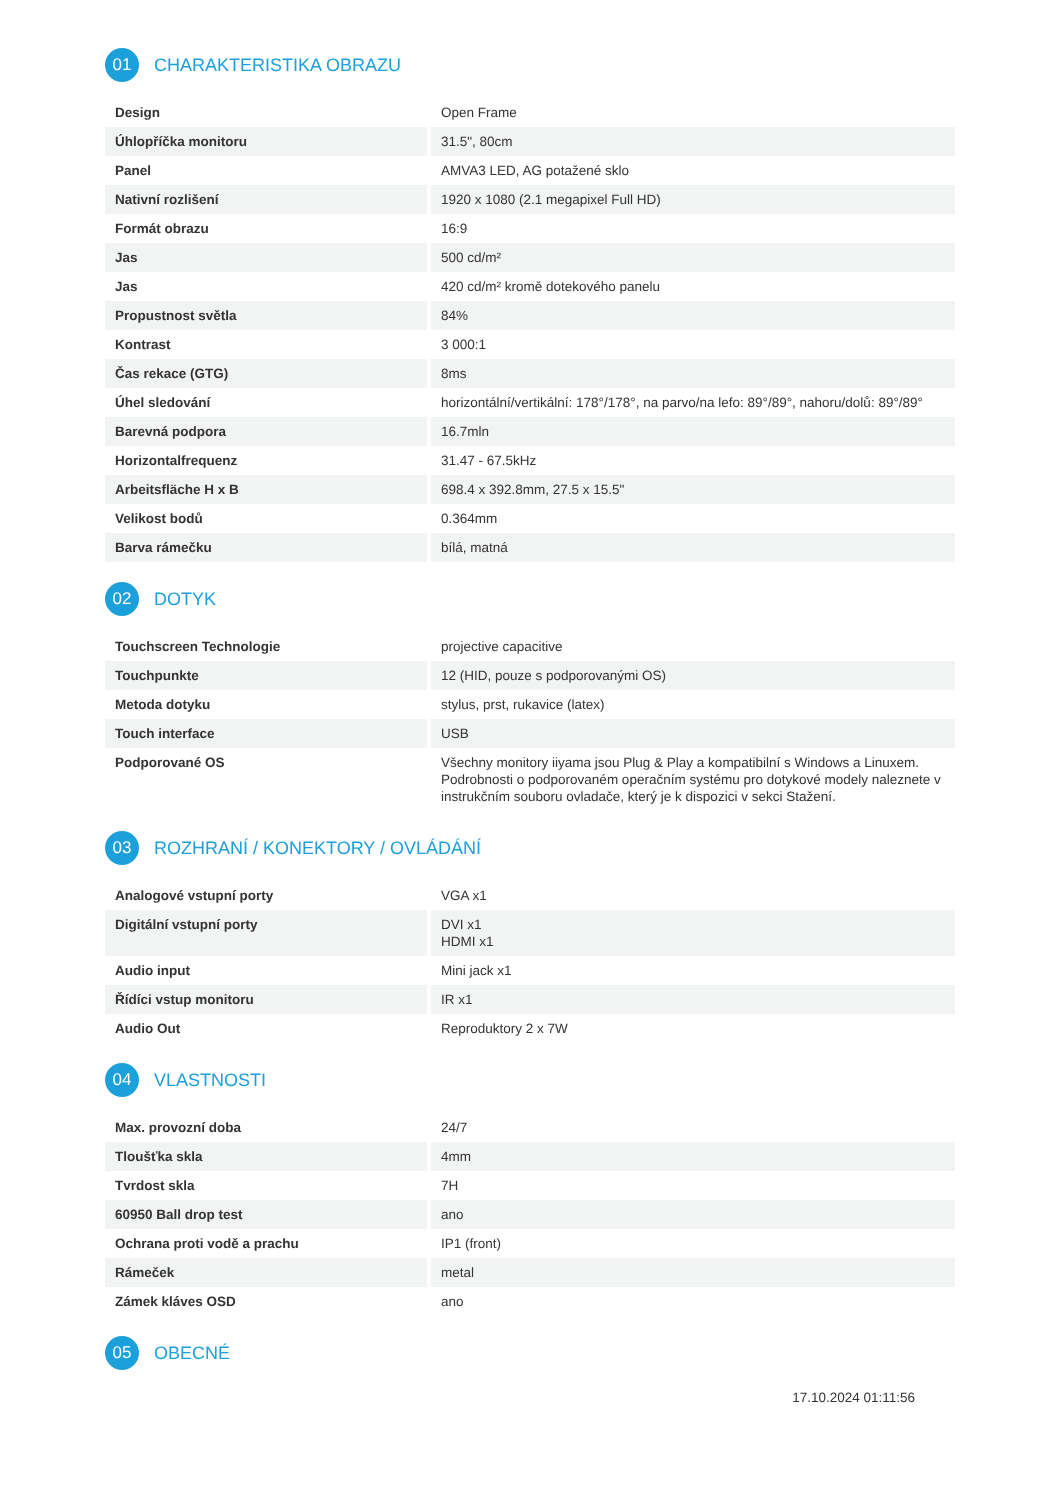01
CHARAKTERISTIKA OBRAZU
| Design | Open Frame |
| Úhlopříčka monitoru | 31.5", 80cm |
| Panel | AMVA3 LED, AG potažené sklo |
| Nativní rozlišení | 1920 x 1080 (2.1 megapixel Full HD) |
| Formát obrazu | 16:9 |
| Jas | 500 cd/m² |
| Jas | 420 cd/m² kromě dotekového panelu |
| Propustnost světla | 84% |
| Kontrast | 3 000:1 |
| Čas rekace (GTG) | 8ms |
| Úhel sledování | horizontální/vertikální: 178°/178°, na parvo/na lefo: 89°/89°, nahoru/dolů: 89°/89° |
| Barevná podpora | 16.7mln |
| Horizontalfrequenz | 31.47 - 67.5kHz |
| Arbeitsfläche H x B | 698.4 x 392.8mm, 27.5 x 15.5" |
| Velikost bodů | 0.364mm |
| Barva rámečku | bílá, matná |
02
DOTYK
| Touchscreen Technologie | projective capacitive |
| Touchpunkte | 12 (HID, pouze s podporovanými OS) |
| Metoda dotyku | stylus, prst, rukavice (latex) |
| Touch interface | USB |
| Podporované OS | Všechny monitory iiyama jsou Plug & Play a kompatibilní s Windows a Linuxem. Podrobnosti o podporovaném operačním systému pro dotykové modely naleznete v instrukčním souboru ovladače, který je k dispozici v sekci Stažení. |
03
ROZHRANÍ / KONEKTORY / OVLÁDÁNÍ
| Analogové vstupní porty | VGA x1 |
| Digitální vstupní porty | DVI x1 HDMI x1 |
| Audio input | Mini jack x1 |
| Řídíci vstup monitoru | IR x1 |
| Audio Out | Reproduktory 2 x 7W |
04
VLASTNOSTI
| Max. provozní doba | 24/7 |
| Tloušťka skla | 4mm |
| Tvrdost skla | 7H |
| 60950 Ball drop test | ano |
| Ochrana proti vodě a prachu | IP1 (front) |
| Rámeček | metal |
| Zámek kláves OSD | ano |
05
OBECNÉ
17.10.2024 01:11:56